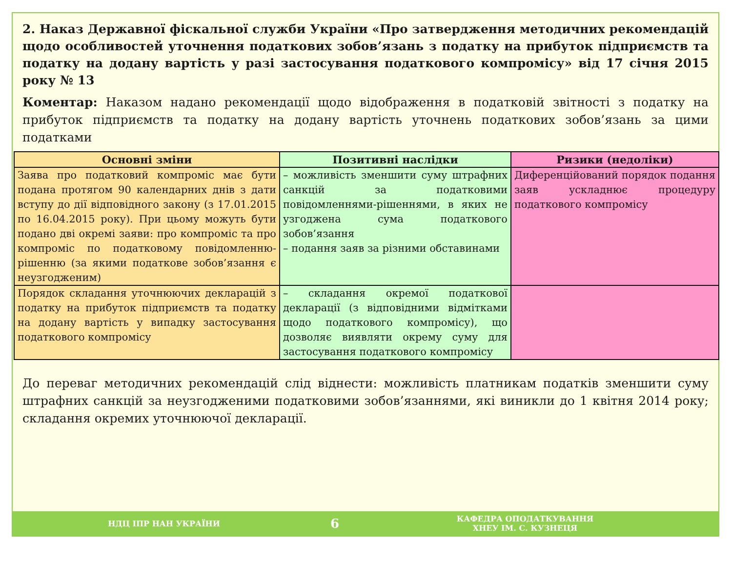2. Наказ Державної фіскальної служби України «Про затвердження методичних рекомендацій щодо особливостей уточнення податкових зобов’язань з податку на прибуток підприємств та податку на додану вартість у разі застосування податкового компромісу» від 17 січня 2015 року № 13
Коментар: Наказом надано рекомендації щодо відображення в податковій звітності з податку на прибуток підприємств та податку на додану вартість уточнень податкових зобов’язань за цими податками
| Основні зміни | Позитивні наслідки | Ризики (недоліки) |
| --- | --- | --- |
| Заява про податковий компроміс має бути подана протягом 90 календарних днів з дати вступу до дії відповідного закону (з 17.01.2015 по 16.04.2015 року). При цьому можуть бути подано дві окремі заяви: про компроміс та про компроміс по податковому повідомленню-рішенню (за якими податкове зобов’язання є неузгодженим) | – можливість зменшити суму штрафних санкцій за податковими повідомленнями-рішеннями, в яких не узгоджена сума податкового зобов’язання – подання заяв за різними обставинами | Диференційований порядок подання заяв ускладнює процедуру податкового компромісу |
| Порядок складання уточнюючих декларацій з податку на прибуток підприємств та податку на додану вартість у випадку застосування податкового компромісу | – складання окремої податкової декларації (з відповідними відмітками щодо податкового компромісу), що дозволяє виявляти окрему суму для застосування податкового компромісу | |
До переваг методичних рекомендацій слід віднести: можливість платникам податків зменшити суму штрафних санкцій за неузгодженими податковими зобов’язаннями, які виникли до 1 квітня 2014 року; складання окремих уточнюючої декларації.
НДЦ ІПР НАН УКРАЇНИ
6
КАФЕДРА ОПОДАТКУВАННЯ
ХНЕУ ІМ. С. КУЗНЕЦЯ